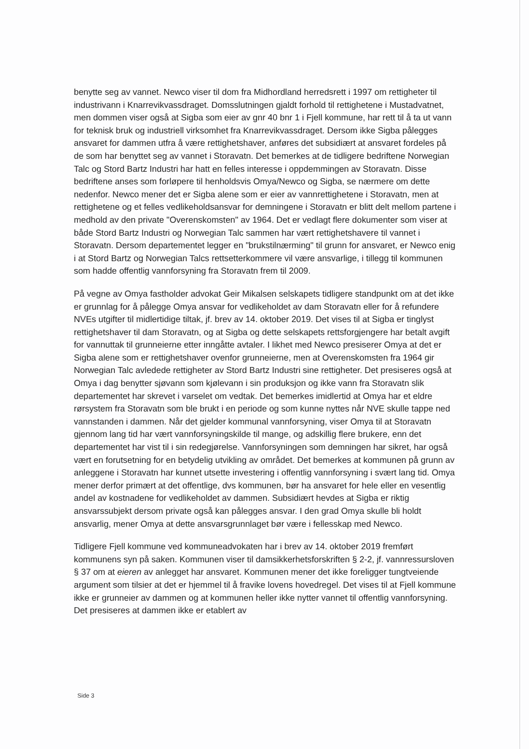benytte seg av vannet. Newco viser til dom fra Midhordland herredsrett i 1997 om rettigheter til industrivann i Knarrevikvassdraget. Domsslutningen gjaldt forhold til rettighetene i Mustadvatnet, men dommen viser også at Sigba som eier av gnr 40 bnr 1 i Fjell kommune, har rett til å ta ut vann for teknisk bruk og industriell virksomhet fra Knarrevikvassdraget. Dersom ikke Sigba pålegges ansvaret for dammen utfra å være rettighetshaver, anføres det subsidiært at ansvaret fordeles på de som har benyttet seg av vannet i Storavatn. Det bemerkes at de tidligere bedriftene Norwegian Talc og Stord Bartz Industri har hatt en felles interesse i oppdemmingen av Storavatn. Disse bedriftene anses som forløpere til henholdsvis Omya/Newco og Sigba, se nærmere om dette nedenfor. Newco mener det er Sigba alene som er eier av vannrettighetene i Storavatn, men at rettighetene og et felles vedlikeholdsansvar for demningene i Storavatn er blitt delt mellom partene i medhold av den private "Overenskomsten" av 1964. Det er vedlagt flere dokumenter som viser at både Stord Bartz Industri og Norwegian Talc sammen har vært rettighetshavere til vannet i Storavatn. Dersom departementet legger en "brukstilnærming" til grunn for ansvaret, er Newco enig i at Stord Bartz og Norwegian Talcs rettsetterkommere vil være ansvarlige, i tillegg til kommunen som hadde offentlig vannforsyning fra Storavatn frem til 2009.
På vegne av Omya fastholder advokat Geir Mikalsen selskapets tidligere standpunkt om at det ikke er grunnlag for å pålegge Omya ansvar for vedlikeholdet av dam Storavatn eller for å refundere NVEs utgifter til midlertidige tiltak, jf. brev av 14. oktober 2019. Det vises til at Sigba er tinglyst rettighetshaver til dam Storavatn, og at Sigba og dette selskapets rettsforgjengere har betalt avgift for vannuttak til grunneierne etter inngåtte avtaler. I likhet med Newco presiserer Omya at det er Sigba alene som er rettighetshaver ovenfor grunneierne, men at Overenskomsten fra 1964 gir Norwegian Talc avledede rettigheter av Stord Bartz Industri sine rettigheter. Det presiseres også at Omya i dag benytter sjøvann som kjølevann i sin produksjon og ikke vann fra Storavatn slik departementet har skrevet i varselet om vedtak. Det bemerkes imidlertid at Omya har et eldre rørsystem fra Storavatn som ble brukt i en periode og som kunne nyttes når NVE skulle tappe ned vannstanden i dammen. Når det gjelder kommunal vannforsyning, viser Omya til at Storavatn gjennom lang tid har vært vannforsyningskilde til mange, og adskillig flere brukere, enn det departementet har vist til i sin redegjørelse. Vannforsyningen som demningen har sikret, har også vært en forutsetning for en betydelig utvikling av området. Det bemerkes at kommunen på grunn av anleggene i Storavatn har kunnet utsette investering i offentlig vannforsyning i svært lang tid. Omya mener derfor primært at det offentlige, dvs kommunen, bør ha ansvaret for hele eller en vesentlig andel av kostnadene for vedlikeholdet av dammen. Subsidiært hevdes at Sigba er riktig ansvarssubjekt dersom private også kan pålegges ansvar. I den grad Omya skulle bli holdt ansvarlig, mener Omya at dette ansvarsgrunnlaget bør være i fellesskap med Newco.
Tidligere Fjell kommune ved kommuneadvokaten har i brev av 14. oktober 2019 fremført kommunens syn på saken. Kommunen viser til damsikkerhetsforskriften § 2-2, jf. vannressursloven § 37 om at eieren av anlegget har ansvaret. Kommunen mener det ikke foreligger tungtveiende argument som tilsier at det er hjemmel til å fravike lovens hovedregel. Det vises til at Fjell kommune ikke er grunneier av dammen og at kommunen heller ikke nytter vannet til offentlig vannforsyning. Det presiseres at dammen ikke er etablert av
Side 3